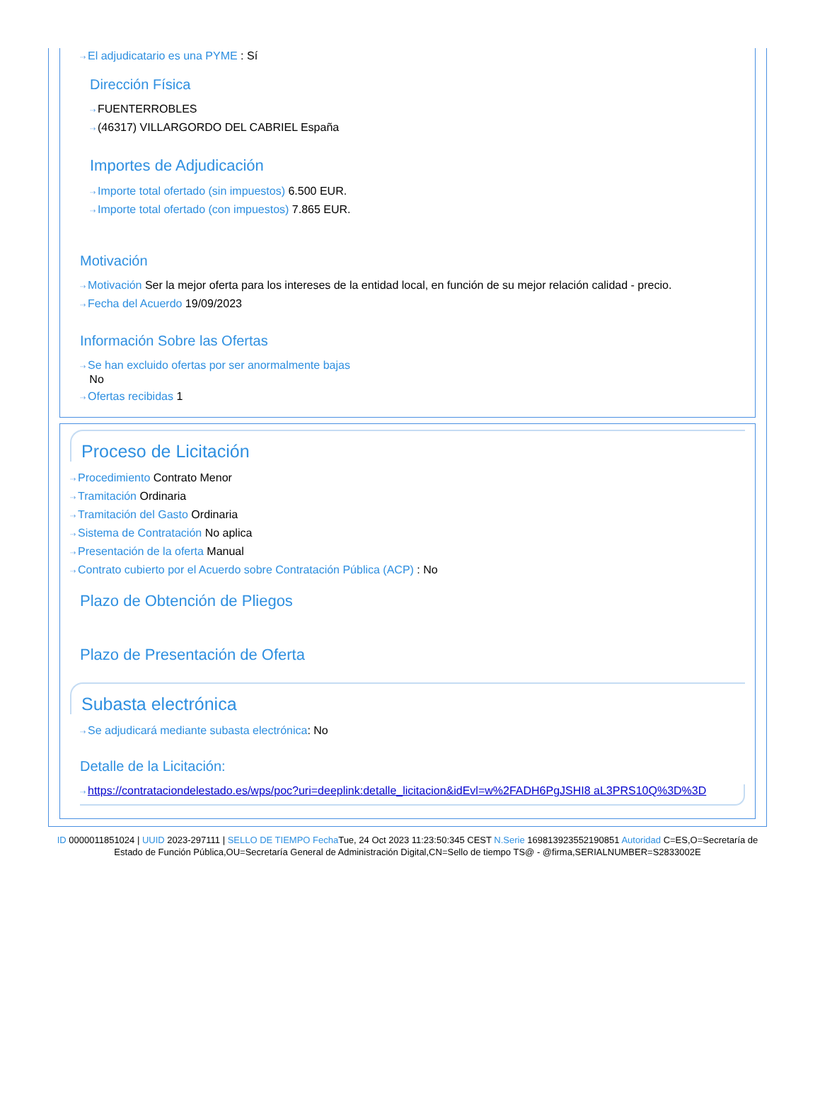⇢ El adjudicatario es una PYME : Sí
Dirección Física
⇢ FUENTERROBLES
⇢ (46317) VILLARGORDO DEL CABRIEL España
Importes de Adjudicación
⇢ Importe total ofertado (sin impuestos) 6.500 EUR.
⇢ Importe total ofertado (con impuestos) 7.865 EUR.
Motivación
⇢ Motivación Ser la mejor oferta para los intereses de la entidad local, en función de su mejor relación calidad - precio.
⇢ Fecha del Acuerdo 19/09/2023
Información Sobre las Ofertas
⇢ Se han excluido ofertas por ser anormalmente bajas
No
⇢ Ofertas recibidas 1
Proceso de Licitación
⇢ Procedimiento Contrato Menor
⇢ Tramitación Ordinaria
⇢ Tramitación del Gasto Ordinaria
⇢ Sistema de Contratación No aplica
⇢ Presentación de la oferta Manual
⇢ Contrato cubierto por el Acuerdo sobre Contratación Pública (ACP) : No
Plazo de Obtención de Pliegos
Plazo de Presentación de Oferta
Subasta electrónica
⇢ Se adjudicará mediante subasta electrónica: No
Detalle de la Licitación:
⇢ https://contrataciondelestado.es/wps/poc?uri=deeplink:detalle_licitacion&idEvl=w%2FADH6PgJSHI8 aL3PRS10Q%3D%3D
ID 0000011851024 | UUID 2023-297111 | SELLO DE TIEMPO Fecha Tue, 24 Oct 2023 11:23:50:345 CEST N.Serie 169813923552190851 Autoridad C=ES,O=Secretaría de Estado de Función Pública,OU=Secretaría General de Administración Digital,CN=Sello de tiempo TS@ - @firma,SERIALNUMBER=S2833002E